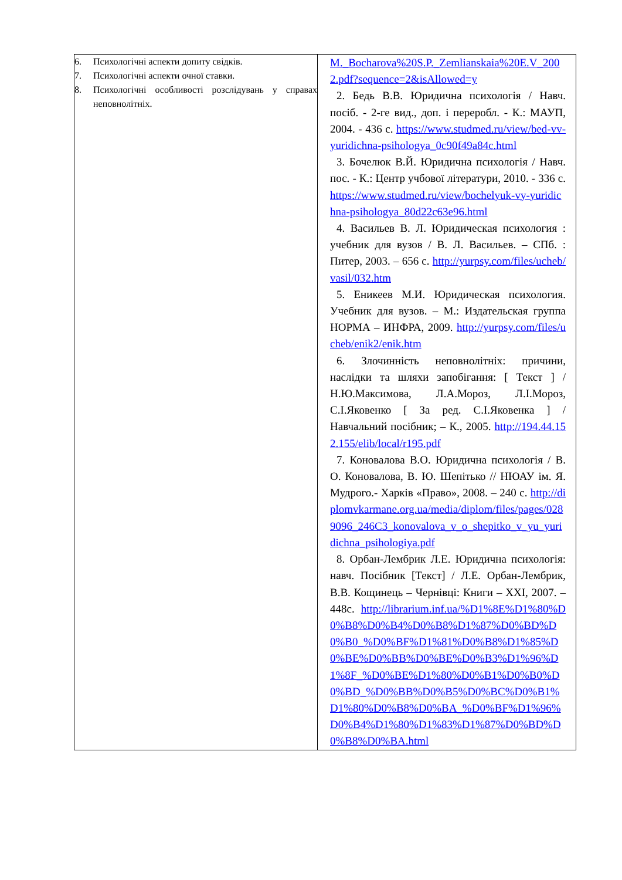| 6. Психологічні аспекти допиту свідків. 7. Психологічні аспекти очної ставки. 8. Психологічні особливості розслідувань у справах неповнолітніх. | M._Bocharova%20S.P._Zemlianskaia%20E.V_2002.pdf?sequence=2&isAllowed=y 2. Бедь В.В. Юридична психологія / Навч. посіб. - 2-ге вид., доп. і переробл. - К.: МАУП, 2004. - 436 с. https://www.studmed.ru/view/bed-vv-yuridichna-psihologya_0c90f49a84c.html 3. Бочелюк В.Й. Юридична психологія / Навч. пос. - К.: Центр учбової літератури, 2010. - 336 с. https://www.studmed.ru/view/bochelyuk-vy-yuridichna-psihologya_80d22c63e96.html 4. Васильев В. Л. Юридическая психология : учебник для вузов / В. Л. Васильев. – СПб. : Питер, 2003. – 656 с. http://yurpsy.com/files/ucheb/vasil/032.htm 5. Еникеев М.И. Юридическая психология. Учебник для вузов. – М.: Издательская группа НОРМА – ИНФРА, 2009. http://yurpsy.com/files/ucheb/enik2/enik.htm 6. Злочинність неповнолітніх: причини, наслідки та шляхи запобігання: [ Текст ] / Н.Ю.Максимова, Л.А.Мороз, Л.І.Мороз, С.І.Яковенко [ За ред. С.І.Яковенка ] / Навчальний посібник; – К., 2005. http://194.44.152.155/elib/local/r195.pdf 7. Коновалова В.О. Юридична психологія / В. О. Коновалова, В. Ю. Шепітько // НЮАУ ім. Я. Мудрого.- Харків «Право», 2008. – 240 с. http://diplomvkarmane.org.ua/media/diplom/files/pages/0289096_246C3_konovalova_v_o_shepitko_v_yu_yuridichna_psihologiya.pdf 8. Орбан-Лембрик Л.Е. Юридична психологія: навч. Посібник [Текст] / Л.Е. Орбан-Лембрик, В.В. Кощинець – Чернівці: Книги – XXI, 2007. – 448с. http://librarium.inf.ua/%D1%8E%D1%80%D0%B8%D0%B4%D0%B8%D1%87%D0%BD%D0%B0_%D0%BF%D1%81%D0%B8%D1%85%D0%BE%D0%BB%D0%BE%D0%B3%D1%96%D1%8F_%D0%BE%D1%80%D0%B1%D0%B0%D0%BD_%D0%BB%D0%B5%D0%BC%D0%B1%D1%80%D0%B8%D0%BA_%D0%BF%D1%96%D0%B4%D1%80%D1%83%D1%87%D0%BD%D0%B8%D0%BA.html |